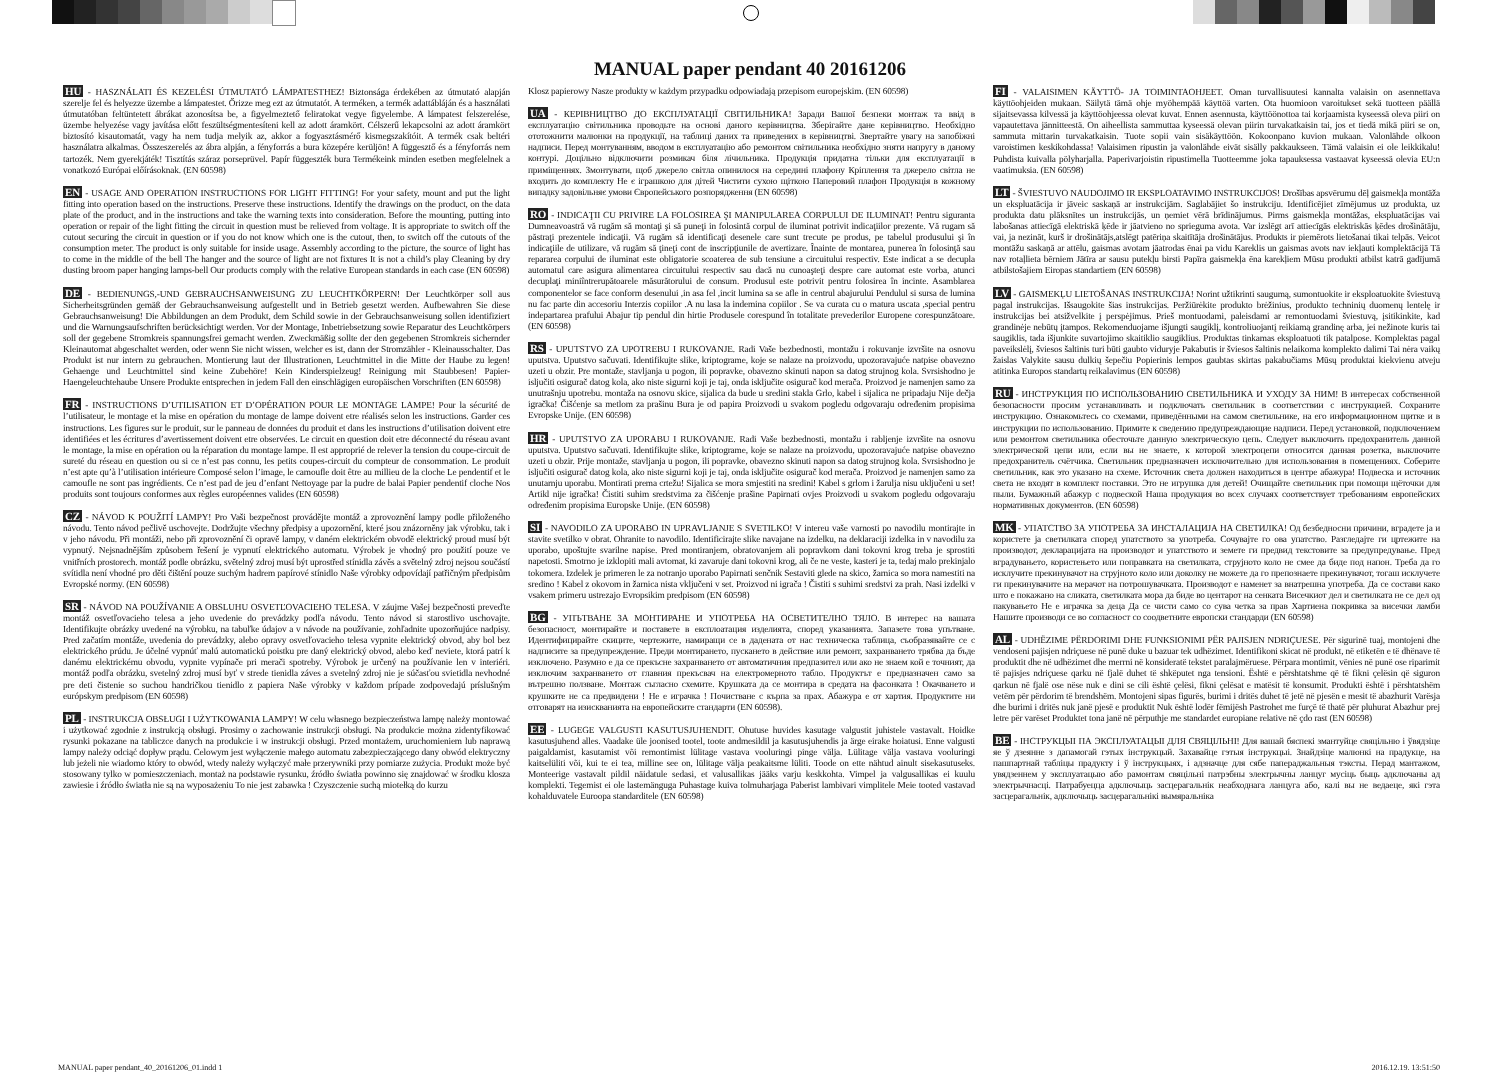MANUAL paper pendant 40 20161206
HU - HASZNÁLATI ÉS KEZELÉSI ÚTMUTATÓ LÁMPATESTHEZ! Biztonsága érdekében az útmutató alapján szerelje fel és helyezze üzembe a lámpatestet. Őrizze meg ezt az útmutatót. A terméken, a termék adattábláján és a használati útmutatóban feltüntetett ábrákat azonosítsa be, a figyelmeztető feliratokat vegye figyelembe. A lámpatest felszerelése, üzembe helyezése vagy javítása előtt feszültségmentesíteni kell az adott áramkört. Célszerű lekapcsolni az adott áramkört biztosító kisautomatát, vagy ha nem tudja melyik az, akkor a fogyasztásmérő kismegszakítóit. A termék csak beltéri használatra alkalmas. Összeszerelés az ábra alpján, a fényforrás a bura közepére kerüljön! A függesztő és a fényforrás nem tartozék. Nem gyerekjáték! Tisztítás száraz porseprüvel. Papír függeszték bura Termékeink minden esetben megfelelnek a vonatkozó Európai előírásoknak. (EN 60598)
EN - USAGE AND OPERATION INSTRUCTIONS FOR LIGHT FITTING! For your safety, mount and put the light fitting into operation based on the instructions. Preserve these instructions. Identify the drawings on the product, on the data plate of the product, and in the instructions and take the warning texts into consideration. Before the mounting, putting into operation or repair of the light fitting the circuit in question must be relieved from voltage. It is appropriate to switch off the cutout securing the circuit in question or if you do not know which one is the cutout, then, to switch off the cutouts of the consumption meter. The product is only suitable for inside usage. Assembly according to the picture, the source of light has to come in the middle of the bell The hanger and the source of light are not fixtures It is not a child’s play Cleaning by dry dusting broom paper hanging lamps-bell Our products comply with the relative European standards in each case (EN 60598)
DE - BEDIENUNGS,-UND GEBRAUCHSANWEISUNG ZU LEUCHTKÖRPERN! Der Leuchtkörper soll aus Sicherheitsgründen gemäß der Gebrauchsanweisung aufgestellt und in Betrieb gesetzt werden. Aufbewahren Sie diese Gebrauchsanweisung! Die Abbildungen an dem Produkt, dem Schild sowie in der Gebrauchsanweisung sollen identifiziert und die Warnungsaufschriften berücksichtigt werden. Vor der Montage, Inbetriebsetzung sowie Reparatur des Leuchtkörpers soll der gegebene Stromkreis spannungsfrei gemacht werden. Zweckmäßig sollte der den gegebenen Stromkreis sichernder Kleinautomat abgeschaltet werden, oder wenn Sie nicht wissen, welcher es ist, dann der Stromzähler - Kleinausschalter. Das Produkt ist nur intern zu gebrauchen. Montierung laut der Illustrationen, Leuchtmittel in die Mitte der Haube zu legen! Gehaenge und Leuchtmittel sind keine Zubehöre! Kein Kinderspielzeug! Reinigung mit Staubbesen! Papier-Haengeleuchtehaube Unsere Produkte entsprechen in jedem Fall den einschlägigen europäischen Vorschriften (EN 60598)
FR - INSTRUCTIONS D’UTILISATION ET D’OPÉRATION POUR LE MONTAGE LAMPE! Pour la sécurité de l’utilisateur, le montage et la mise en opération du montage de lampe doivent etre réalisés selon les instructions. Garder ces instructions. Les figures sur le produit, sur le panneau de données du produit et dans les instructions d’utilisation doivent etre identifiées et les écritures d’avertissement doivent etre observées. Le circuit en question doit etre déconnecté du réseau avant le montage, la mise en opération ou la réparation du montage lampe. Il est approprié de relever la tension du coupe-circuit de sureté du réseau en question ou si ce n’est pas connu, les petits coupes-circuit du compteur de consommation. Le produit n’est apte qu’à l’utilisation intérieure Composé selon l’image, le camoufle doit être au millieu de la cloche Le pendentif et le camoufle ne sont pas ingrédients. Ce n’est pad de jeu d’enfant Nettoyage par la pudre de balai Papier pendentif cloche Nos produits sont toujours conformes aux règles européennes valides (EN 60598)
CZ - NÁVOD K POUŽITÍ LAMPY! Pro Vaši bezpečnost provádějte montáž a zprovoznění lampy podle přiloženého návodu. Tento návod pečlivě uschovejte. Dodržujte všechny předpisy a upozornění, které jsou znázorněny jak výrobku, tak i v jeho návodu. Při montáži, nebo při zprovoznění či opravě lampy, v daném elektrickém obvodě elektrický proud musí být vypnutý. Nejsnadnějším způsobem řešení je vypnutí elektrického automatu. Výrobek je vhodný pro použití pouze ve vnitřních prostorech. montáž podle obrázku, světelný zdroj musí být uprostřed stínidla závěs a světelný zdroj nejsou součástí svítidla není vhodné pro děti čištění pouze suchým hadrem papírové stínidlo Naše výrobky odpovídají patřičným předpisům Evropské normy. (EN 60598)
SR - NÁVOD NA POUŽÍVANIE A OBSLUHU OSVETĽOVACIEHO TELESA. V záujme Vašej bezpečnosti preveďte montáž osvetľovacieho telesa a jeho uvedenie do prevádzky podľa návodu. Tento návod si starostlivo uschovajte. Identifikujte obrázky uvedené na výrobku, na tabuľke údajov a v návode na používanie, zohľadnite upozorňujúce nadpisy. Pred začatím montáže, uvedenia do prevádzky, alebo opravy osvetľovacieho telesa vypnite elektrický obvod, aby bol bez elektrického prúdu. Je účelné vypnúť malú automatickú poistku pre daný elektrický obvod, alebo keď neviete, ktorá patrí k danému elektrickému obvodu, vypnite vypínače pri merači spotreby. Výrobok je určený na používanie len v interiéri. montáž podľa obrázku, svetelný zdroj musí byť v strede tienidla záves a svetelný zdroj nie je súčasťou svietidla nevhodné pre deti čistenie so suchou handričkou tienidlo z papiera Naše výrobky v každom prípade zodpovedajú príslušným európskym predpisom (EN 60598)
PL - INSTRUKCJA OBSŁUGI I UŻYTKOWANIA LAMPY! W celu własnego bezpieczeństwa lampę należy montować i użytkować zgodnie z instrukcją obsługi. Prosimy o zachowanie instrukcji obsługi. Na produkcie można zidentyfikować rysunki pokazane na tabliczce danych na produkcie i w instrukcji obsługi. Przed montażem, uruchomieniem lub naprawą lampy należy odciąć dopływ prądu. Celowym jest wyłączenie małego automatu zabezpieczającego dany obwód elektryczny lub jeżeli nie wiadomo który to obwód, wtedy należy wyłączyć małe przerywniki przy pomiarze zużycia. Produkt może być stosowany tylko w pomieszczeniach. montaż na podstawie rysunku, źródło światła powinno się znajdować w środku klosza zawiesie i źródło światła nie są na wyposażeniu To nie jest zabawka ! Czyszczenie suchą miotełką do kurzu
Klosz papierowy Nasze produkty w każdym przypadku odpowiadają przepisom europejskim. (EN 60598)
UA - КЕРІВНИЦТВО ДО ЕКСПЛУАТАЦІЇ СВІТИЛЬНИКА! Заради Вашої безпеки монтаж та ввід в експлуатацію світильника проводьте на основі даного керівництва. Зберігайте дане керівництво. Необхідно ототожнити малюнки на продукції, на таблиці даних та приведених в керівництві. Звертайте увагу на запобіжні надписи. Перед монтуванням, вводом в експлуатацію або ремонтом світильника необхідно зняти напругу в даному контурі. Доцільно відключити розмикач біля лічильника. Продукція придатна тільки для експлуатації в приміщеннях. Змонтувати, щоб джерело світла опинилося на середині плафону Кріплення та джерело світла не входить до комплекту Не є іграшкою для дітей Чистити сухою щіткою Паперовий плафон Продукція в кожному випадку задовільняє умови Європейського розпорядження (EN 60598)
RO - INDICAŢII CU PRIVIRE LA FOLOSIREA ŞI MANIPULAREA CORPULUI DE ILUMINAT! Pentru siguranta Dumneavoastră vă rugăm să montaţi şi să puneţi in folosintă corpul de iluminat potrivit indicaţiilor prezente. Vă rugam să păstraţi prezentele indicaţii. Vă rugăm să identificaţi desenele care sunt trecute pe produs, pe tabelul produsului şi în indicaţiile de utilizare, vă rugăm să ţineţi cont de inscripţiunile de avertizare. Înainte de montarea, punerea în folosinţă sau repararea corpului de iluminat este obligatorie scoaterea de sub tensiune a circuitului respectiv. Este indicat a se decupla automatul care asigura alimentarea circuitului respectiv sau dacă nu cunoaşteţi despre care automat este vorba, atunci decuplaţi miniîntrerupătoarele măsurătorului de consum. Produsul este potrivit pentru folosirea în incinte. Asamblarea componentelor se face conform desenului ,in asa fel ,incit lumina sa se afle in centrul abajurului Pendulul si sursa de lumina nu fac parte din accesoriu Interzis copiilor .A nu lasa la indemina copiilor . Se va curata cu o matura uscata ,special pentru indepartarea prafului Abajur tip pendul din hirtie Produsele corespund în totalitate prevederilor Europene corespunzătoare. (EN 60598)
RS - UPUTSTVO ZA UPOTREBU I RUKOVANJE. Radi Vaše bezbednosti, montažu i rokuvanje izvršite na osnovu uputstva. Uputstvo sačuvati. Identifikujte slike, kriptograme, koje se nalaze na proizvodu, upozoravajuće natpise obavezno uzeti u obzir. Pre montaže, stavljanja u pogon, ili popravke, obavezno skinuti napon sa datog strujnog kola. Svrsishodno je isljučiti osigurač datog kola, ako niste sigurni koji je taj, onda isključite osigurač kod merača. Proizvod je namenjen samo za unutrašnju upotrebu. montaža na osnovu skice, sijalica da bude u sredini stakla Grlo, kabel i sijalica ne pripadaju Nije dečja igračka! Čišćenje sa metlom za prašinu Bura je od papira Proizvodi u svakom pogledu odgovaraju određenim propisima Evropske Unije. (EN 60598)
HR - UPUTSTVO ZA UPORABU I RUKOVANJE. Radi Vaše bezbednosti, montažu i rabljenje izvršite na osnovu uputstva. Uputstvo sačuvati. Identifikujte slike, kriptograme, koje se nalaze na proizvodu, upozoravajuće natpise obavezno uzeti u obzir. Prije montaže, stavljanja u pogon, ili popravke, obavezno skinuti napon sa datog strujnog kola. Svrsishodno je isljučiti osigurač datog kola, ako niste sigurni koji je taj, onda isključite osigurač kod merača. Proizvod je namenjen samo za unutarnju uporabu. Montirati prema crtežu! Sijalica se mora smjestiti na sredini! Kabel s grlom i žarulja nisu uključeni u set! Artikl nije igračka! Čistiti suhim sredstvima za čišćenje prašine Papirnati ovjes Proizvodi u svakom pogledu odgovaraju određenim propisima Europske Unije. (EN 60598)
SI - NAVODILO ZA UPORABO IN UPRAVLJANJE S SVETILKO! V intereu vaše varnosti po navodilu montirajte in stavite svetilko v obrat. Ohranite to navodilo. Identificirajte slike navajane na izdelku, na deklaraciji izdelka in v navodilu za uporabo, upoštujte svarilne napise. Pred montiranjem, obratovanjem ali popravkom dani tokovni krog treba je sprostiti napetosti. Smotrno je izklopiti mali avtomat, ki zavaruje dani tokovni krog, ali če ne veste, kasteri je ta, tedaj malo prekinjalo tokomera. Izdelek je primeren le za notranjo uporabo Papirnati senčnik Sestaviti glede na skico, žarnica so mora namestiti na sredino ! Kabel z okovom in žarnica nista vključeni v set. Proizvod ni igrača ! Čistiti s suhimi sredstvi za prah. Nasi izdelki v vsakem primeru ustrezajo Evropsikim predpisom (EN 60598)
BG - УПЪТВАНЕ ЗА МОНТИРАНЕ И УПОТРЕБА НА ОСВЕТИТЕЛНО ТЯЛО. В интерес на вашата безопасност, монтирайте и поставете в експлоатация изделията, според указанията. Запазете това упътване. Идентифицирайте скиците, чертежите, намиращи се в дадената от нас техническа таблица, съобразявайте се с надписите за предупреждение. Преди монтирането, пускането в действие или ремонт, захранването трябва да бъде изключено. Разумно е да се прекъсне захранването от автоматичния предпазител или ако не знаем кой е точният, да изключим захранването от главния прекъсвач на електромерното табло. Продуктът е предназначен само за вътрешно ползване. Монтаж съгласно схемите. Крушката да се монтира в средата на фасонката ! Окачването и крушките не са предвидени ! Не е играчка ! Почистване с кърпа за прах. Абажура е от хартия. Продуктите ни отговарят на изискванията на европейските стандарти (EN 60598).
EE - LUGEGE VALGUSTI KASUTUSJUHENDIT. Ohutuse huvides kasutage valgustit juhistele vastavalt. Hoidke kasutusjuhend alles. Vaadake üle joonised tootel, toote andmesildil ja kasutusjuhendis ja ärge eirake hoiatusi. Enne valgusti paigaldamist, kasutamist või remontimist lülitage vastava vooluringi pinge välja. Lülitage välja vastava vooluringi kaitselüliti või, kui te ei tea, milline see on, lülitage välja peakaitsme lüliti. Toode on ette nähtud ainult sisekasutuseks. Monteerige vastavalt pildil näidatule sedasi, et valusallikas jääks varju keskkohta. Vimpel ja valgusallikas ei kuulu komplekti. Tegemist ei ole lastemänguga Puhastage kuiva tolmuharjaga Paberist lambivari vimplitele Meie tooted vastavad kohalduvatele Euroopa standarditele (EN 60598)
FI - VALAISIMEN KÄYTTÖ- JA TOIMINTAOHJEET. Oman turvallisuutesi kannalta valaisin on asennettava käyttöohjeiden mukaan. Säilytä tämä ohje myöhempää käyttöä varten. Ota huomioon varoitukset sekä tuotteen päällä sijaitsevassa kilvessä ja käyttöohjeessa olevat kuvat. Ennen asennusta, käyttöönottoa tai korjaamista kyseessä oleva piiri on vapautettava jännitteestä. On aiheellista sammuttaa kyseessä olevan piirin turvakatkaisin tai, jos et tiedä mikä piiri se on, sammuta mittarin turvakatkaisin. Tuote sopii vain sisäkäyttöön. Kokoonpano kuvion mukaan. Valonlähde olkoon varoistimen keskikohdassa! Valaisimen ripustin ja valonlähde eivät sisälly pakkaukseen. Tämä valaisin ei ole leikkikalu! Puhdista kuivalla pölyharjalla. Paperivarjoistin ripustimella Tuotteemme joka tapauksessa vastaavat kyseessä olevia EU:n vaatimuksia. (EN 60598)
LT - ŠVIESTUVO NAUDOJIMO IR EKSPLOATAVIMO INSTRUKCIJOS! Drošības apsvērumu dēļ gaismekļa montāža un ekspluatācija ir jāveic saskaņā ar instrukcijām. Saglabājiet šo instrukciju. Identificējiet zīmējumus uz produkta, uz produkta datu plāksnītes un instrukcijās, un ņemiet vērā brīdinājumus. Pirms gaismekļa montāžas, ekspluatācijas vai labošanas attiecīgā elektriskā ķēde ir jāatvieno no sprieguma avota. Var izslēgt arī attiecīgās elektriskās ķēdes drošinātāju, vai, ja nezināt, kurš ir drošinātājs,atslēgt patēriņa skaitītāja drošinātājus. Produkts ir piemērots lietošanai tikai telpās. Veicot montāžu saskaņā ar attēlu, gaismas avotam jāatrodas ēnai pa vidu Kareklis un gaismas avots nav iekļauti komplektācijā Tā nav rotaļlieta bērniem Jātīra ar sausu putekļu birsti Papīra gaismekļa ēna karekļiem Mūsu produkti atbilst katrā gadījumā atbilstošajiem Eiropas standartiem (EN 60598)
LV - GAISMEKĻU LIETOŠANAS INSTRUKCIJA! Norint užtikrinti saugumą, sumontuokite ir eksploatuokite šviestuvą pagal instrukcijas. Išsaugokite šias instrukcijas. Peržiūrėkite produkto brėžinius, produkto techninių duomenų lentelę ir instrukcijas bei atsižvelkite į perspėjimus. Prieš montuodami, paleisdami ar remontuodami šviestuvą, įsitikinkite, kad grandinėje nebūtų įtampos. Rekomenduojame išjungti saugiklį, kontroliuojantį reikiamą grandinę arba, jei nežinote kuris tai saugiklis, tada išjunkite suvartojimo skaitiklio saugiklius. Produktas tinkamas eksploatuoti tik patalpose. Komplektas pagal paveikslėlį, šviesos šaltinis turi būti gaubto viduryje Pakabutis ir šviesos šaltinis nelaikoma komplekto dalimi Tai nėra vaikų žaislas Valykite sausu dulkių šepečiu Popierinis lempos gaubtas skirtas pakabučiams Mūsų produktai kiekvienu atveju atitinka Europos standartų reikalavimus (EN 60598)
RU - ИНСТРУКЦИЯ ПО ИСПОЛЬЗОВАНИЮ СВЕТИЛЬНИКА И УХОДУ ЗА НИМ! В интересах собственной безопасности просим устанавливать и подключать светильник в соответствии с инструкцией. Сохраните инструкцию. Ознакомьтесь со схемами, приведёнными на самом светильнике, на его информационном щитке и в инструкции по использованию. Примите к сведению предупреждающие надписи. Перед установкой, подключением или ремонтом светильника обесточьте данную электрическую цепь. Следует выключить предохранитель данной электрической цепи или, если вы не знаете, к которой электроцепи относится данная розетка, выключите предохранитель счётчика. Светильник предназначен исключительно для использования в помещениях. Соберите светильник, как это указано на схеме. Источник света должен находиться в центре абажура! Подвеска и источник света не входят в комплект поставки. Это не игрушка для детей! Очищайте светильник при помощи щёточки для пыли. Бумажный абажур с подвеской Наша продукция во всех случаях соответствует требованиям европейских нормативных документов. (EN 60598)
MK - УПАТСТВО ЗА УПОТРЕБА ЗА ИНСТАЛАЦИЈА НА СВЕТИЛКА! Од безбедносни причини, вградете ја и користете ја светилката според упатството за употреба. Сочувајте го ова упатство. Разгледајте ги цртежите на производот, декларацијата на производот и упатството и земете ги предвид текстовите за предупредување. Пред вградувањето, користењето или поправката на светилката, струјното коло не смее да биде под напон. Треба да го исклучите прекинувачот на струјното коло или доколку не можете да го препознаете прекинувачот, тогаш исклучете ги прекинувачите на мерачот на потрошувачката. Производот е наменет за внатрешна употреба. Да се состави како што е покажано на сликата, светилката мора да биде во центарот на сенката Висечкиот дел и светилката не се дел од пакувањето Не е играчка за деца Да се чисти само со сува четка за прав Хартиена покривка за висечки ламби Нашите производи се во согласност со соодветните европски стандарди (EN 60598)
AL - UDHËZIME PËRDORIMI DHE FUNKSIONIMI PËR PAJISJEN NDRIÇUESE. Për sigurinë tuaj, montojeni dhe vendoseni pajisjen ndriçuese në punë duke u bazuar tek udhëzimet. Identifikoni skicat në produkt, në etiketën e të dhënave të produktit dhe në udhëzimet dhe merrni në konsideratë tekstet paralajmëruese. Përpara montimit, vënies në punë ose riparimit të pajisjes ndriçuese qarku në fjalë duhet të shkëputet nga tensioni. Është e përshtatshme që të fikni çelësin që siguron qarkun në fjalë ose nëse nuk e dini se cili është çelësi, fikni çelësat e matësit të konsumit. Produkti është i përshtatshëm vetëm për përdorim të brendshëm. Montojeni sipas figurës, burimi i dritës duhet të jetë në pjesën e mesit të abazhurit Varësja dhe burimi i dritës nuk janë pjesë e produktit Nuk është lodër fëmijësh Pastrohet me furçë të thatë për pluhurat Abazhur prej letre për varëset Produktet tona janë në përputhje me standardet europiane relative në çdo rast (EN 60598)
BE - ІНСТРУКЦЫІ ПА ЭКСПЛУАТАЦЫІ ДЛЯ СВЯЦІЛЬНІ! Для вашай бяспекі змантуйце свяцільню і ўвядзіце яе ў дзеянне з дапамогай гэтых інструкцый. Захавайце гэтыя інструкцыі. Знайдзіце малюнкі на прадукце, на пашпартнай табліцы прадукту і ў інструкцыях, і адзначце для сябе папераджальныя тэксты. Перад мантажом, увядзеннем у эксплуатацыю або рамонтам свяцільні патрэбны электрычны ланцуг мусіць быць адключаны ад электрычнасці. Патрабуецца адключыць засцерагальнік неабходнага ланцуга або, калі вы не ведаеце, які гэта засцерагальнік, адключыць засцерагальнікі вымяральніка
MANUAL paper pendant_40_20161206_01.indd 1 2016.12.19. 13:51:50